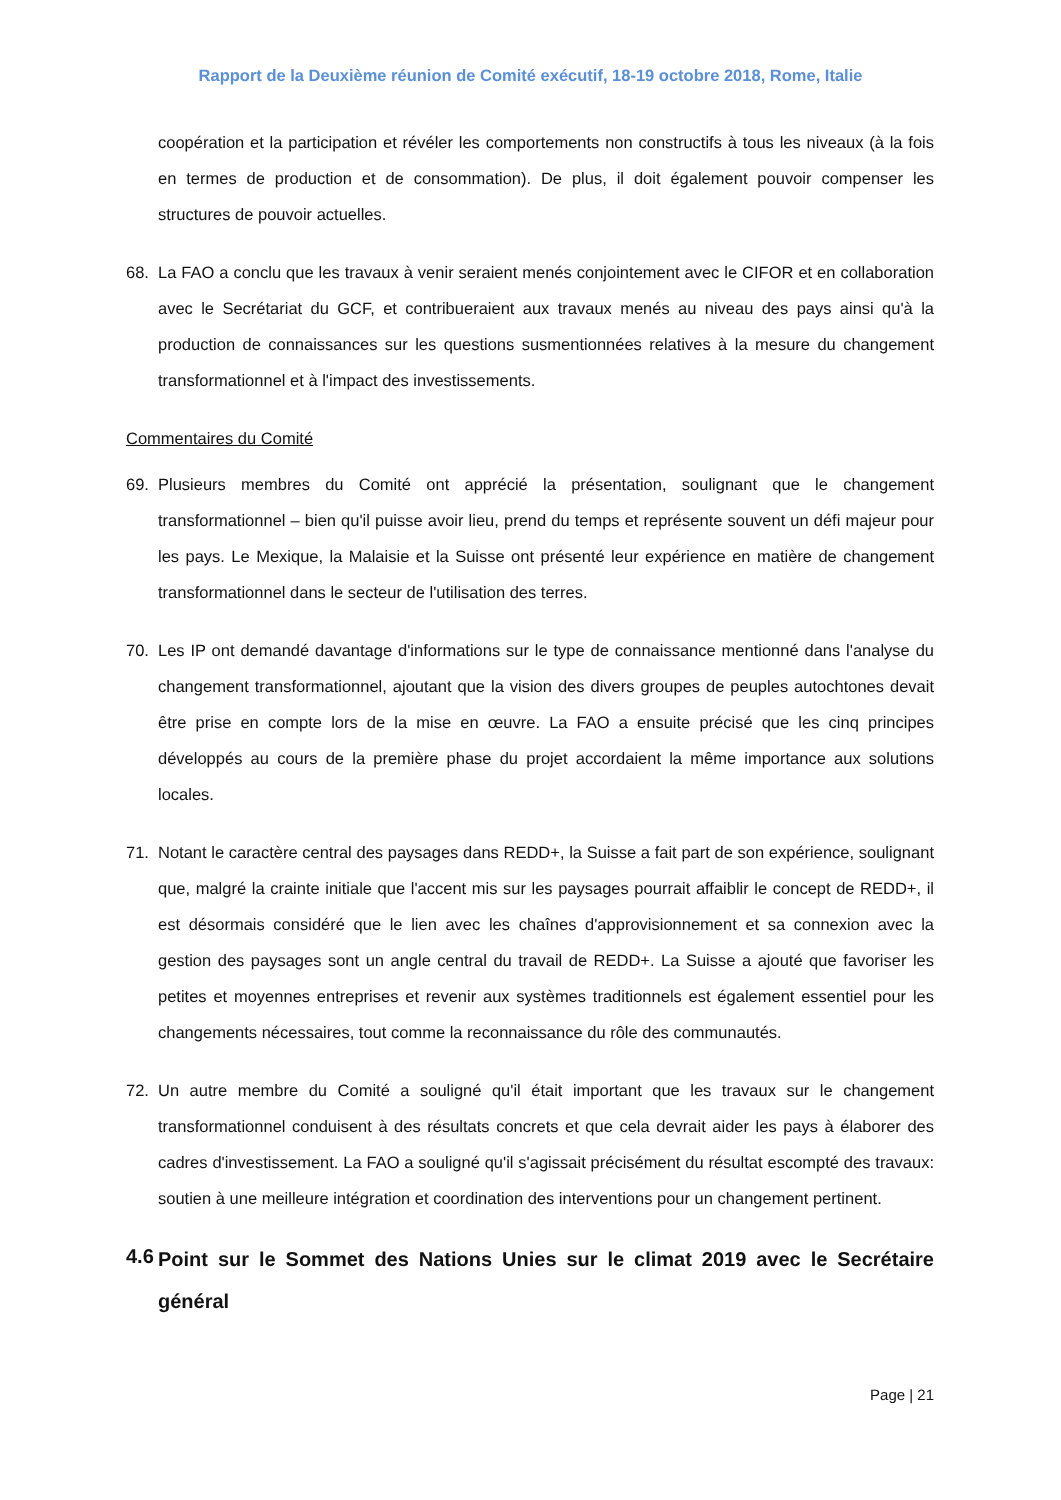Rapport de la Deuxième réunion de Comité exécutif, 18-19 octobre 2018, Rome, Italie
coopération et la participation et révéler les comportements non constructifs à tous les niveaux (à la fois en termes de production et de consommation). De plus, il doit également pouvoir compenser les structures de pouvoir actuelles.
68. La FAO a conclu que les travaux à venir seraient menés conjointement avec le CIFOR et en collaboration avec le Secrétariat du GCF, et contribueraient aux travaux menés au niveau des pays ainsi qu'à la production de connaissances sur les questions susmentionnées relatives à la mesure du changement transformationnel et à l'impact des investissements.
Commentaires du Comité
69. Plusieurs membres du Comité ont apprécié la présentation, soulignant que le changement transformationnel – bien qu'il puisse avoir lieu, prend du temps et représente souvent un défi majeur pour les pays. Le Mexique, la Malaisie et la Suisse ont présenté leur expérience en matière de changement transformationnel dans le secteur de l'utilisation des terres.
70. Les IP ont demandé davantage d'informations sur le type de connaissance mentionné dans l'analyse du changement transformationnel, ajoutant que la vision des divers groupes de peuples autochtones devait être prise en compte lors de la mise en œuvre. La FAO a ensuite précisé que les cinq principes développés au cours de la première phase du projet accordaient la même importance aux solutions locales.
71. Notant le caractère central des paysages dans REDD+, la Suisse a fait part de son expérience, soulignant que, malgré la crainte initiale que l'accent mis sur les paysages pourrait affaiblir le concept de REDD+, il est désormais considéré que le lien avec les chaînes d'approvisionnement et sa connexion avec la gestion des paysages sont un angle central du travail de REDD+. La Suisse a ajouté que favoriser les petites et moyennes entreprises et revenir aux systèmes traditionnels est également essentiel pour les changements nécessaires, tout comme la reconnaissance du rôle des communautés.
72. Un autre membre du Comité a souligné qu'il était important que les travaux sur le changement transformationnel conduisent à des résultats concrets et que cela devrait aider les pays à élaborer des cadres d'investissement. La FAO a souligné qu'il s'agissait précisément du résultat escompté des travaux: soutien à une meilleure intégration et coordination des interventions pour un changement pertinent.
4.6 Point sur le Sommet des Nations Unies sur le climat 2019 avec le Secrétaire général
Page | 21